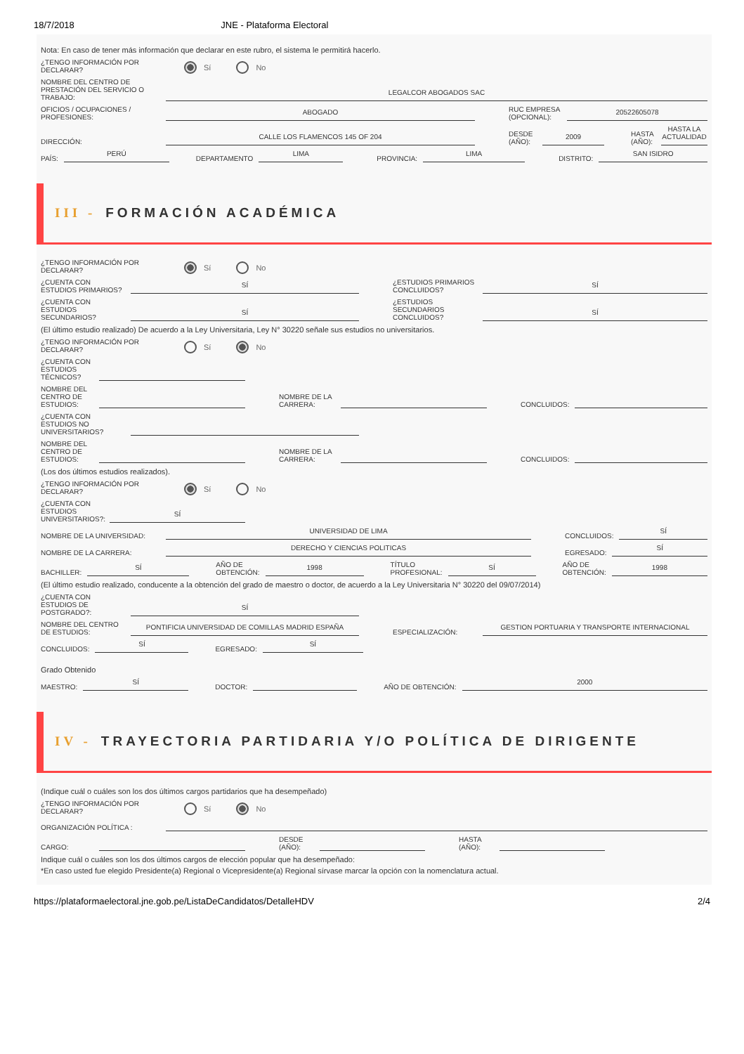18/7/2018 JNE - Plataforma Electoral
Nota: En caso de tener más información que declarar en este rubro, el sistema le permitirá hacerlo.
¿TENGO INFORMACIÓN POR DECLARAR?
Sí No
NOMBRE DEL CENTRO DE PRESTACIÓN DEL SERVICIO O TRABAJO:
LEGALCOR ABOGADOS SAC
OFICIOS / OCUPACIONES / PROFESIONES:
ABOGADO
RUC EMPRESA (OPCIONAL):
20522605078
DIRECCIÓN:
CALLE LOS FLAMENCOS 145 OF 204
DESDE (AÑO):
2009
HASTA (AÑO):
HASTA LA ACTUALIDAD
PAÍS:
PERÚ
DEPARTAMENTO
LIMA
PROVINCIA:
LIMA
DISTRITO:
SAN ISIDRO
III - FORMACIÓN ACADÉMICA
¿TENGO INFORMACIÓN POR DECLARAR?
Sí No
¿CUENTA CON ESTUDIOS PRIMARIOS?
SÍ
¿ESTUDIOS PRIMARIOS CONCLUIDOS?
SÍ
¿CUENTA CON ESTUDIOS SECUNDARIOS?
SÍ
¿ESTUDIOS SECUNDARIOS CONCLUIDOS?
SÍ
(El último estudio realizado) De acuerdo a la Ley Universitaria, Ley N° 30220 señale sus estudios no universitarios.
¿TENGO INFORMACIÓN POR DECLARAR?
Sí No
¿CUENTA CON ESTUDIOS TÉCNICOS?
NOMBRE DEL CENTRO DE ESTUDIOS:
NOMBRE DE LA CARRERA:
CONCLUIDOS:
¿CUENTA CON ESTUDIOS NO UNIVERSITARIOS?
NOMBRE DEL CENTRO DE ESTUDIOS:
NOMBRE DE LA CARRERA:
CONCLUIDOS:
(Los dos últimos estudios realizados).
¿TENGO INFORMACIÓN POR DECLARAR?
Sí No
¿CUENTA CON ESTUDIOS UNIVERSITARIOS?:
SÍ
NOMBRE DE LA UNIVERSIDAD:
UNIVERSIDAD DE LIMA
CONCLUIDOS:
SÍ
NOMBRE DE LA CARRERA:
DERECHO Y CIENCIAS POLITICAS
EGRESADO:
SÍ
BACHILLER:
SÍ
AÑO DE
OBTENCIÓN:
1998
TÍTULO
PROFESIONAL:
SÍ
AÑO DE
OBTENCIÓN:
1998
(El último estudio realizado, conducente a la obtención del grado de maestro o doctor, de acuerdo a la Ley Universitaria N° 30220 del 09/07/2014)
¿CUENTA CON ESTUDIOS DE POSTGRADO?:
SÍ
NOMBRE DEL CENTRO DE ESTUDIOS:
PONTIFICIA UNIVERSIDAD DE COMILLAS MADRID ESPAÑA
ESPECIALIZACIÓN:
GESTION PORTUARIA Y TRANSPORTE INTERNACIONAL
CONCLUIDOS:
SÍ
EGRESADO:
SÍ
Grado Obtenido
MAESTRO:
SÍ
DOCTOR:
AÑO DE OBTENCIÓN:
2000
IV - TRAYECTORIA PARTIDARIA Y/O POLÍTICA DE DIRIGENTE
(Indique cuál o cuáles son los dos últimos cargos partidarios que ha desempeñado)
¿TENGO INFORMACIÓN POR DECLARAR?
Sí No
ORGANIZACIÓN POLÍTICA :
CARGO:
DESDE (AÑO):
HASTA (AÑO):
Indique cuál o cuáles son los dos últimos cargos de elección popular que ha desempeñado:
*En caso usted fue elegido Presidente(a) Regional o Vicepresidente(a) Regional sírvase marcar la opción con la nomenclatura actual.
https://plataformaelectoral.jne.gob.pe/ListaDeCandidatos/DetalleHDV 2/4